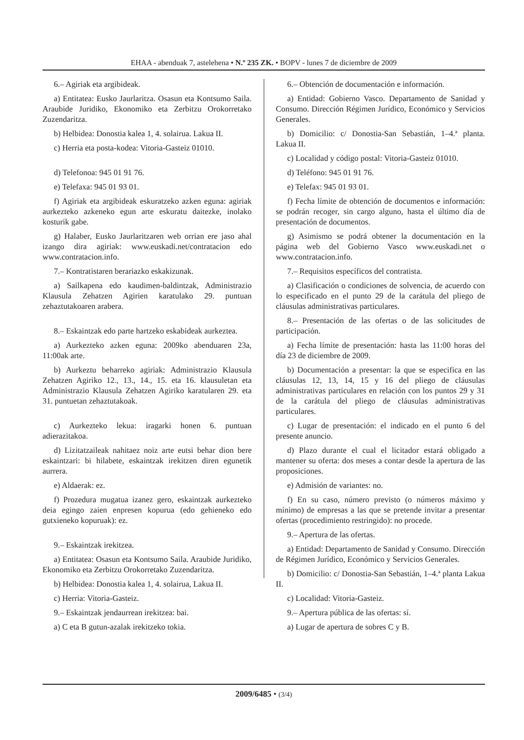EHAA - abenduak 7, astelehena • N.º 235 ZK. • BOPV - lunes 7 de diciembre de 2009
6.– Agiriak eta argibideak.
a) Entitatea: Eusko Jaurlaritza. Osasun eta Kontsumo Saila. Araubide Juridiko, Ekonomiko eta Zerbitzu Orokorretako Zuzendaritza.
b) Helbidea: Donostia kalea 1, 4. solairua. Lakua II.
c) Herria eta posta-kodea: Vitoria-Gasteiz 01010.
d) Telefonoa: 945 01 91 76.
e) Telefaxa: 945 01 93 01.
f) Agiriak eta argibideak eskuratzeko azken eguna: agiriak aurkezteko azkeneko egun arte eskuratu daitezke, inolako kosturik gabe.
g) Halaber, Eusko Jaurlaritzaren web orrian ere jaso ahal izango dira agiriak: www.euskadi.net/contratacion edo www.contratacion.info.
7.– Kontratistaren berariazko eskakizunak.
a) Sailkapena edo kaudimen-baldintzak, Administrazio Klausula Zehatzen Agirien karatulako 29. puntuan zehaztutakoaren arabera.
8.– Eskaintzak edo parte hartzeko eskabideak aurkeztea.
a) Aurkezteko azken eguna: 2009ko abenduaren 23a, 11:00ak arte.
b) Aurkeztu beharreko agiriak: Administrazio Klausula Zehatzen Agiriko 12., 13., 14., 15. eta 16. klausuletan eta Administrazio Klausula Zehatzen Agiriko karatularen 29. eta 31. puntuetan zehaztutakoak.
c) Aurkezteko lekua: iragarki honen 6. puntuan adierazitakoa.
d) Lizitatzaileak nahitaez noiz arte eutsi behar dion bere eskaintzari: bi hilabete, eskaintzak irekitzen diren egunetik aurrera.
e) Aldaerak: ez.
f) Prozedura mugatua izanez gero, eskaintzak aurkezteko deia egingo zaien enpresen kopurua (edo gehieneko edo gutxieneko kopuruak): ez.
9.– Eskaintzak irekitzea.
a) Entitatea: Osasun eta Kontsumo Saila. Araubide Juridiko, Ekonomiko eta Zerbitzu Orokorretako Zuzendaritza.
b) Helbidea: Donostia kalea 1, 4. solairua, Lakua II.
c) Herria: Vitoria-Gasteiz.
9.– Eskaintzak jendaurrean irekitzea: bai.
a) C eta B gutun-azalak irekitzeko tokia.
6.– Obtención de documentación e información.
a) Entidad: Gobierno Vasco. Departamento de Sanidad y Consumo. Dirección Régimen Jurídico, Económico y Servicios Generales.
b) Domicilio: c/ Donostia-San Sebastián, 1–4.ª planta. Lakua II.
c) Localidad y código postal: Vitoria-Gasteiz 01010.
d) Teléfono: 945 01 91 76.
e) Telefax: 945 01 93 01.
f) Fecha límite de obtención de documentos e información: se podrán recoger, sin cargo alguno, hasta el último día de presentación de documentos.
g) Asimismo se podrá obtener la documentación en la página web del Gobierno Vasco www.euskadi.net o www.contratacion.info.
7.– Requisitos específicos del contratista.
a) Clasificación o condiciones de solvencia, de acuerdo con lo especificado en el punto 29 de la carátula del pliego de cláusulas administrativas particulares.
8.– Presentación de las ofertas o de las solicitudes de participación.
a) Fecha límite de presentación: hasta las 11:00 horas del día 23 de diciembre de 2009.
b) Documentación a presentar: la que se especifica en las cláusulas 12, 13, 14, 15 y 16 del pliego de cláusulas administrativas particulares en relación con los puntos 29 y 31 de la carátula del pliego de cláusulas administrativas particulares.
c) Lugar de presentación: el indicado en el punto 6 del presente anuncio.
d) Plazo durante el cual el licitador estará obligado a mantener su oferta: dos meses a contar desde la apertura de las proposiciones.
e) Admisión de variantes: no.
f) En su caso, número previsto (o números máximo y mínimo) de empresas a las que se pretende invitar a presentar ofertas (procedimiento restringido): no procede.
9.– Apertura de las ofertas.
a) Entidad: Departamento de Sanidad y Consumo. Dirección de Régimen Jurídico, Económico y Servicios Generales.
b) Domicilio: c/ Donostia-San Sebastián, 1–4.ª planta Lakua II.
c) Localidad: Vitoria-Gasteiz.
9.– Apertura pública de las ofertas: sí.
a) Lugar de apertura de sobres C y B.
2009/6485 • (3/4)